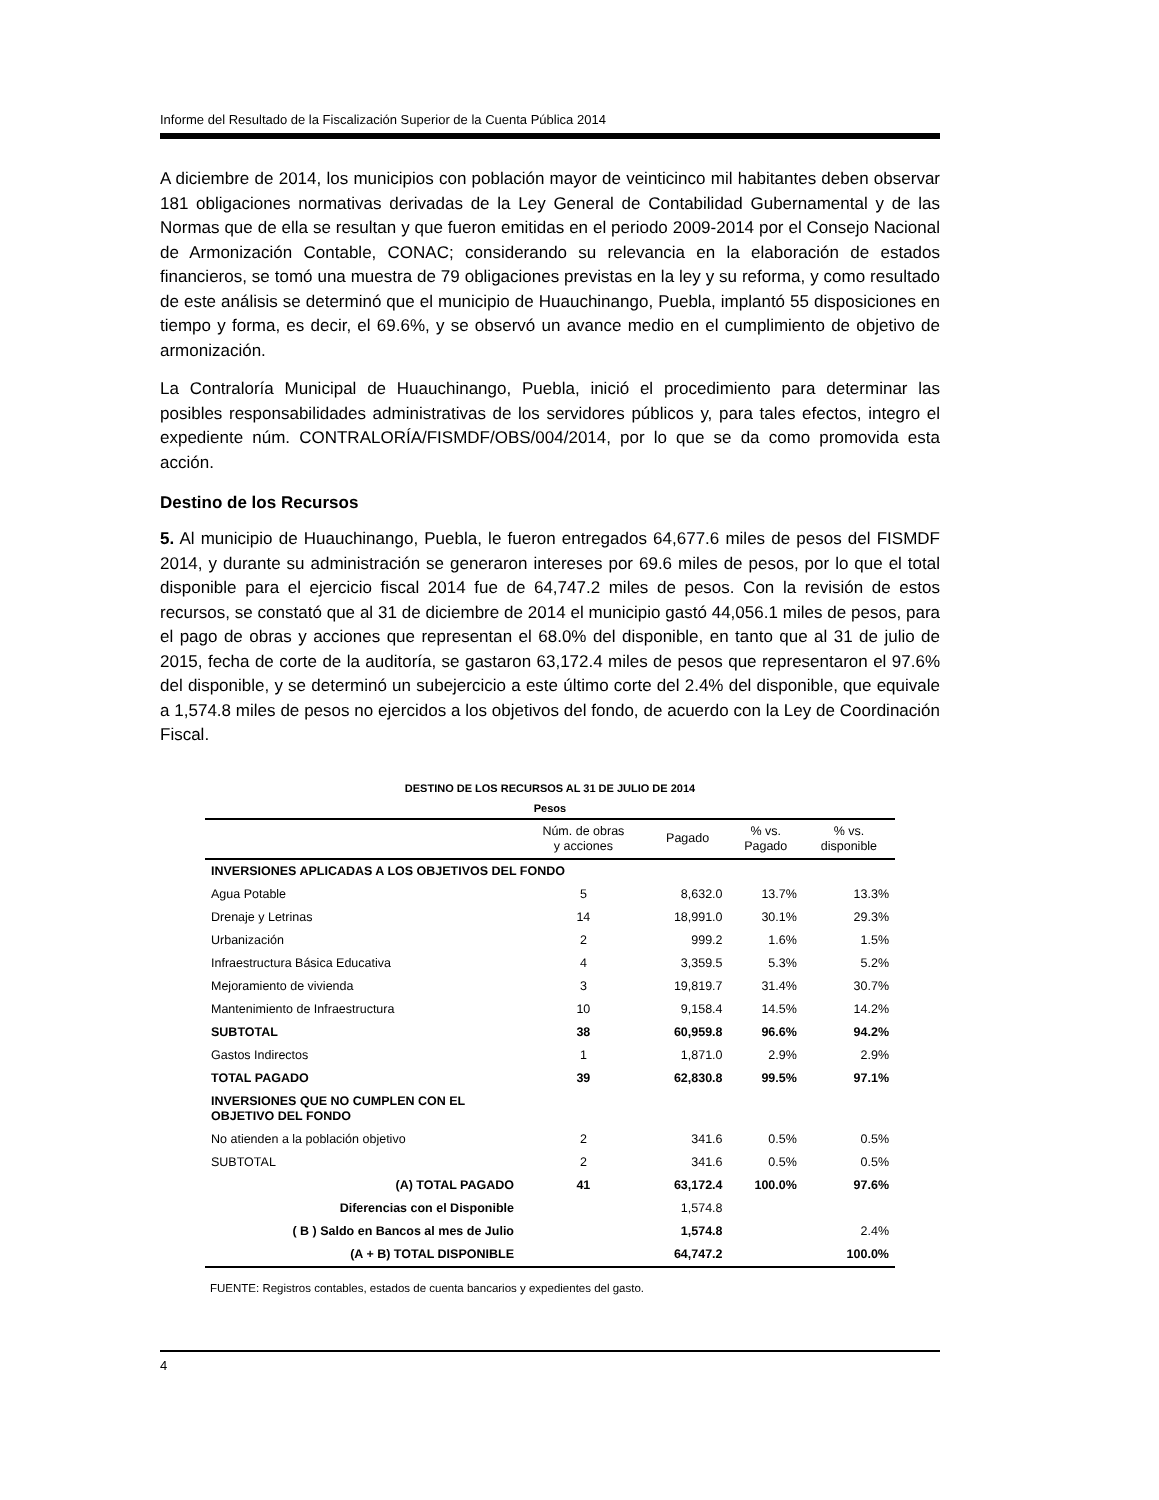Informe del Resultado de la Fiscalización Superior de la Cuenta Pública 2014
A diciembre de 2014, los municipios con población mayor de veinticinco mil habitantes deben observar 181 obligaciones normativas derivadas de la Ley General de Contabilidad Gubernamental y de las Normas que de ella se resultan y que fueron emitidas en el periodo 2009-2014 por el Consejo Nacional de Armonización Contable, CONAC; considerando su relevancia en la elaboración de estados financieros, se tomó una muestra de 79 obligaciones previstas en la ley y su reforma, y como resultado de este análisis se determinó que el municipio de Huauchinango, Puebla, implantó 55 disposiciones en tiempo y forma, es decir, el 69.6%, y se observó un avance medio en el cumplimiento de objetivo de armonización.
La Contraloría Municipal de Huauchinango, Puebla, inició el procedimiento para determinar las posibles responsabilidades administrativas de los servidores públicos y, para tales efectos, integro el expediente núm. CONTRALORÍA/FISMDF/OBS/004/2014, por lo que se da como promovida esta acción.
Destino de los Recursos
5. Al municipio de Huauchinango, Puebla, le fueron entregados 64,677.6 miles de pesos del FISMDF 2014, y durante su administración se generaron intereses por 69.6 miles de pesos, por lo que el total disponible para el ejercicio fiscal 2014 fue de 64,747.2 miles de pesos. Con la revisión de estos recursos, se constató que al 31 de diciembre de 2014 el municipio gastó 44,056.1 miles de pesos, para el pago de obras y acciones que representan el 68.0% del disponible, en tanto que al 31 de julio de 2015, fecha de corte de la auditoría, se gastaron 63,172.4 miles de pesos que representaron el 97.6% del disponible, y se determinó un subejercicio a este último corte del 2.4% del disponible, que equivale a 1,574.8 miles de pesos no ejercidos a los objetivos del fondo, de acuerdo con la Ley de Coordinación Fiscal.
DESTINO DE LOS RECURSOS AL 31 DE JULIO DE 2014
Pesos
| | Núm. de obras y acciones | Pagado | % vs. Pagado | % vs. disponible |
| --- | --- | --- | --- | --- |
| INVERSIONES APLICADAS A LOS OBJETIVOS DEL FONDO | | | | |
| Agua Potable | 5 | 8,632.0 | 13.7% | 13.3% |
| Drenaje y Letrinas | 14 | 18,991.0 | 30.1% | 29.3% |
| Urbanización | 2 | 999.2 | 1.6% | 1.5% |
| Infraestructura Básica Educativa | 4 | 3,359.5 | 5.3% | 5.2% |
| Mejoramiento de vivienda | 3 | 19,819.7 | 31.4% | 30.7% |
| Mantenimiento de Infraestructura | 10 | 9,158.4 | 14.5% | 14.2% |
| SUBTOTAL | 38 | 60,959.8 | 96.6% | 94.2% |
| Gastos Indirectos | 1 | 1,871.0 | 2.9% | 2.9% |
| TOTAL PAGADO | 39 | 62,830.8 | 99.5% | 97.1% |
| INVERSIONES QUE NO CUMPLEN CON EL OBJETIVO DEL FONDO | | | | |
| No atienden a la población objetivo | 2 | 341.6 | 0.5% | 0.5% |
| SUBTOTAL | 2 | 341.6 | 0.5% | 0.5% |
| (A) TOTAL PAGADO | 41 | 63,172.4 | 100.0% | 97.6% |
| Diferencias con el Disponible | | 1,574.8 | | |
| ( B ) Saldo en Bancos al mes de Julio | | 1,574.8 | | 2.4% |
| (A + B) TOTAL DISPONIBLE | | 64,747.2 | | 100.0% |
FUENTE: Registros contables, estados de cuenta bancarios y expedientes del gasto.
4